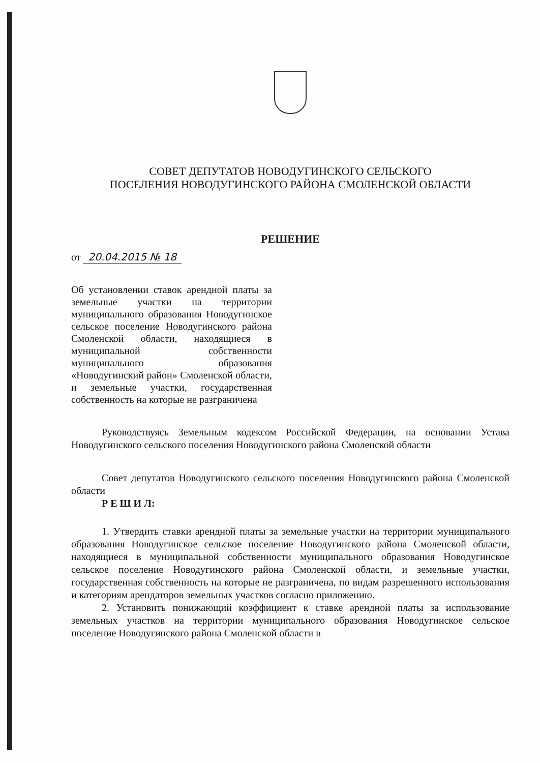СОВЕТ ДЕПУТАТОВ НОВОДУГИНСКОГО СЕЛЬСКОГО
ПОСЕЛЕНИЯ НОВОДУГИНСКОГО РАЙОНА СМОЛЕНСКОЙ ОБЛАСТИ
РЕШЕНИЕ
от 20.04.2015 № 18
Об установлении ставок арендной платы за земельные участки на территории муниципального образования Новодугинское сельское поселение Новодугинского района Смоленской области, находящиеся в муниципальной собственности муниципального образования «Новодугинский район» Смоленской области, и земельные участки, государственная собственность на которые не разграничена
Руководствуясь Земельным кодексом Российской Федерации, на основании Устава Новодугинского сельского поселения Новодугинского района Смоленской области
Совет депутатов Новодугинского сельского поселения Новодугинского района Смоленской области
Р Е Ш И Л:
1. Утвердить ставки арендной платы за земельные участки на территории муниципального образования Новодугинское сельское поселение Новодугинского района Смоленской области, находящиеся в муниципальной собственности муниципального образования Новодугинское сельское поселение Новодугинского района Смоленской области, и земельные участки, государственная собственность на которые не разграничена, по видам разрешенного использования и категориям арендаторов земельных участков согласно приложению.
2. Установить понижающий коэффициент к ставке арендной платы за использование земельных участков на территории муниципального образования Новодугинское сельское поселение Новодугинского района Смоленской области в